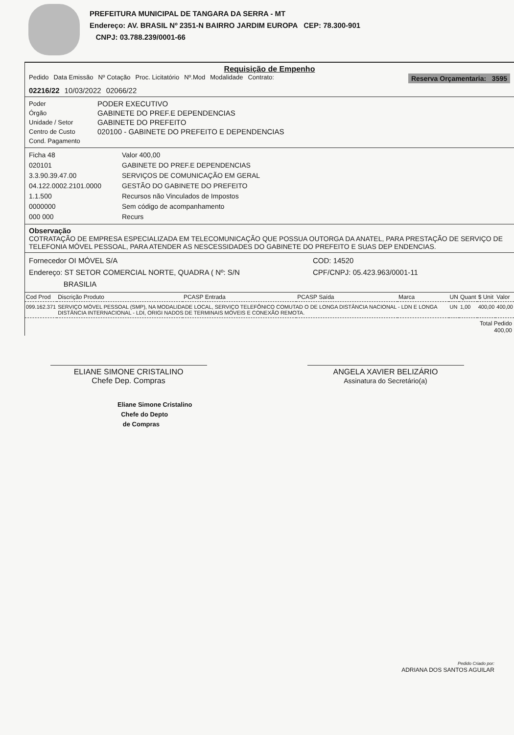PREFEITURA MUNICIPAL DE TANGARA DA SERRA - MT
Endereço: AV. BRASIL Nº 2351-N BAIRRO JARDIM EUROPA CEP: 78.300-901
CNPJ: 03.788.239/0001-66
Requisição de Empenho
Pedido Data Emissão Nº Cotação Proc. Licitatório Nº.Mod Modalidade Contrato: Reserva Orçamentaria: 3595
02216/22 10/03/2022 02066/22
Poder PODER EXECUTIVO Órgão GABINETE DO PREF.E DEPENDENCIAS Unidade / Setor GABINETE DO PREFEITO Centro de Custo 020100 - GABINETE DO PREFEITO E DEPENDENCIAS Cond. Pagamento
Ficha 48 Valor 400,00 020101 GABINETE DO PREF.E DEPENDENCIAS 3.3.90.39.47.00 SERVIÇOS DE COMUNICAÇÃO EM GERAL 04.122.0002.2101.0000 GESTÃO DO GABINETE DO PREFEITO 1.1.500 Recursos não Vinculados de Impostos 0000000 Sem código de acompanhamento 000 000 Recurs
Observação
COTRATAÇÃO DE EMPRESA ESPECIALIZADA EM TELECOMUNICAÇÃO QUE POSSUA OUTORGA DA ANATEL, PARA PRESTAÇÃO DE SERVIÇO DE TELEFONIA MÓVEL PESSOAL, PARA ATENDER AS NESCESSIDADES DO GABINETE DO PREFEITO E SUAS DEP ENDENCIAS.
Fornecedor OI MÓVEL S/A COD: 14520 Endereço: ST SETOR COMERCIAL NORTE, QUADRA ( Nº: S/N
BRASILIA CPF/CNPJ: 05.423.963/0001-11
| Cod Prod | Discrição Produto | PCASP Entrada | PCASP Saída | Marca | UN | Quant | $ Unit | Valor |
| --- | --- | --- | --- | --- | --- | --- | --- | --- |
| 099.162.371 | SERVIÇO MÓVEL PESSOAL (SMP), NA MODALIDADE LOCAL, SERVIÇO TELEFÔNICO COMUTAD O DE LONGA DISTÂNCIA NACIONAL - LDN E LONGA DISTÂNCIA INTERNACIONAL - LDI, ORIGI NADOS DE TERMINAIS MÓVEIS E CONEXÃO REMOTA. | | | | UN | 1,00 | 400,00 | 400,00 |
Total Pedido
400,00
ELIANE SIMONE CRISTALINO
Chefe Dep. Compras
ANGELA XAVIER BELIZÁRIO
Assinatura do Secretário(a)
Eliane Simone Cristalino
Chefe do Depto
de Compras
Pedido Criado por:
ADRIANA DOS SANTOS AGUILAR